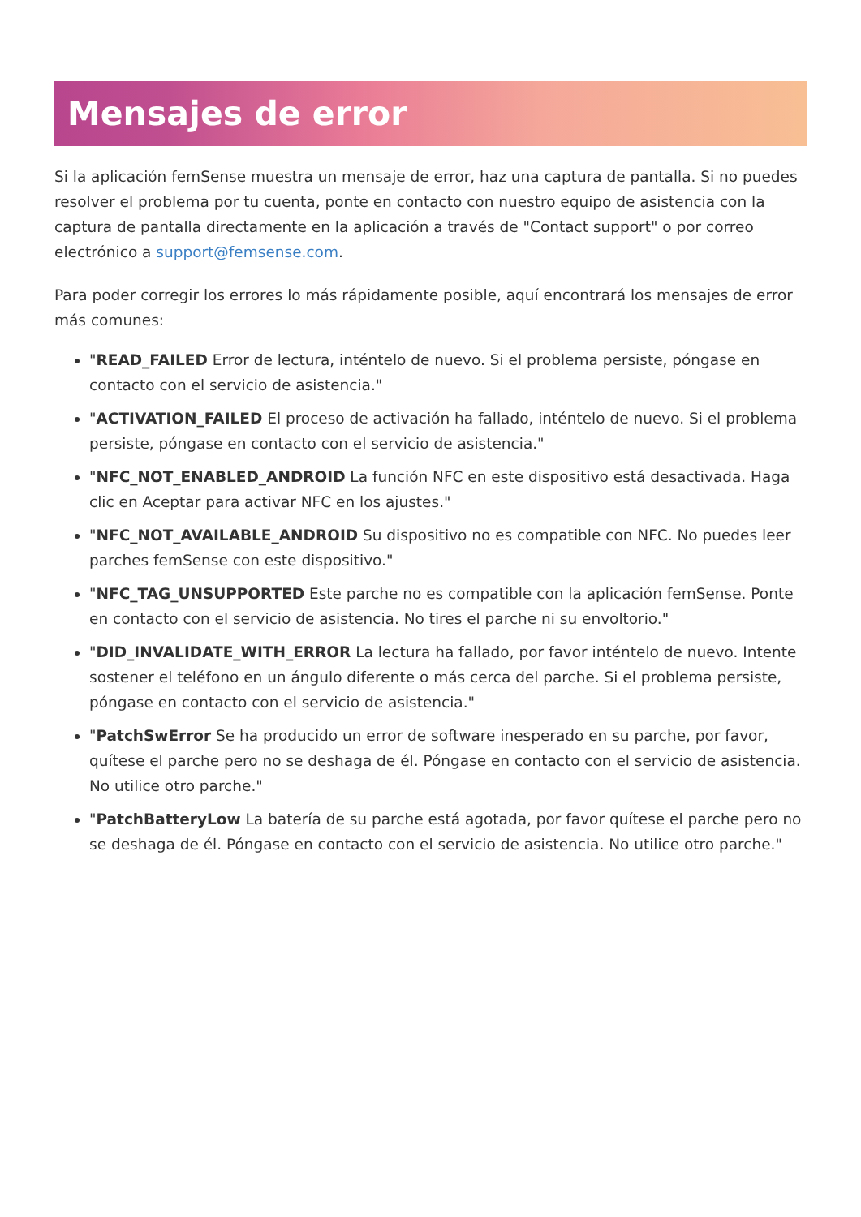Mensajes de error
Si la aplicación femSense muestra un mensaje de error, haz una captura de pantalla. Si no puedes resolver el problema por tu cuenta, ponte en contacto con nuestro equipo de asistencia con la captura de pantalla directamente en la aplicación a través de "Contact support" o por correo electrónico a support@femsense.com.
Para poder corregir los errores lo más rápidamente posible, aquí encontrará los mensajes de error más comunes:
"READ_FAILED Error de lectura, inténtelo de nuevo. Si el problema persiste, póngase en contacto con el servicio de asistencia."
"ACTIVATION_FAILED El proceso de activación ha fallado, inténtelo de nuevo. Si el problema persiste, póngase en contacto con el servicio de asistencia."
"NFC_NOT_ENABLED_ANDROID La función NFC en este dispositivo está desactivada. Haga clic en Aceptar para activar NFC en los ajustes."
"NFC_NOT_AVAILABLE_ANDROID Su dispositivo no es compatible con NFC. No puedes leer parches femSense con este dispositivo."
"NFC_TAG_UNSUPPORTED Este parche no es compatible con la aplicación femSense. Ponte en contacto con el servicio de asistencia. No tires el parche ni su envoltorio."
"DID_INVALIDATE_WITH_ERROR La lectura ha fallado, por favor inténtelo de nuevo. Intente sostener el teléfono en un ángulo diferente o más cerca del parche. Si el problema persiste, póngase en contacto con el servicio de asistencia."
"PatchSwError Se ha producido un error de software inesperado en su parche, por favor, quítese el parche pero no se deshaga de él. Póngase en contacto con el servicio de asistencia. No utilice otro parche."
"PatchBatteryLow La batería de su parche está agotada, por favor quítese el parche pero no se deshaga de él. Póngase en contacto con el servicio de asistencia. No utilice otro parche."